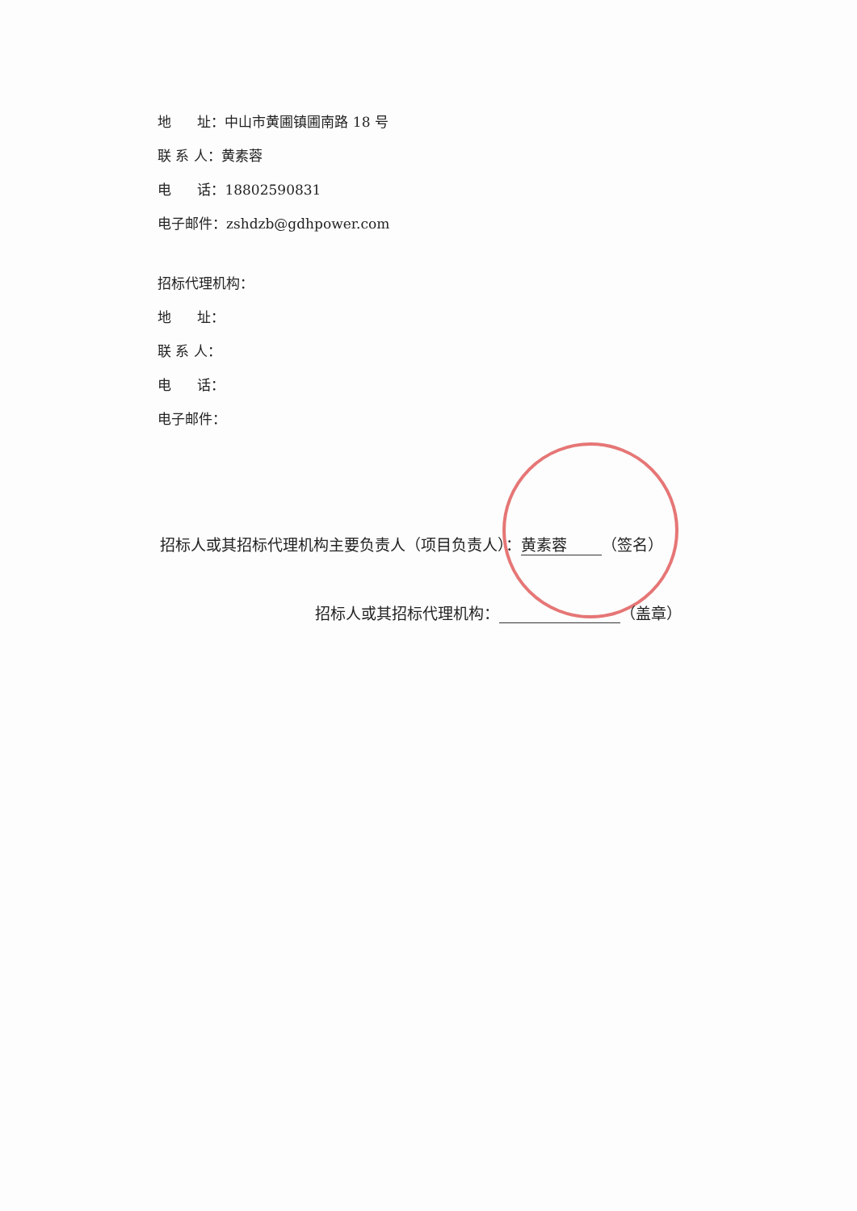地 址：中山市黄圃镇圃南路 18 号
联 系 人：黄素蓉
电 话：18802590831
电子邮件：zshdzb@gdhpower.com
招标代理机构：
地 址：
联 系 人：
电 话：
电子邮件：
招标人或其招标代理机构主要负责人（项目负责人）： 黄素蓉 （签名）
招标人或其招标代理机构： （盖章）